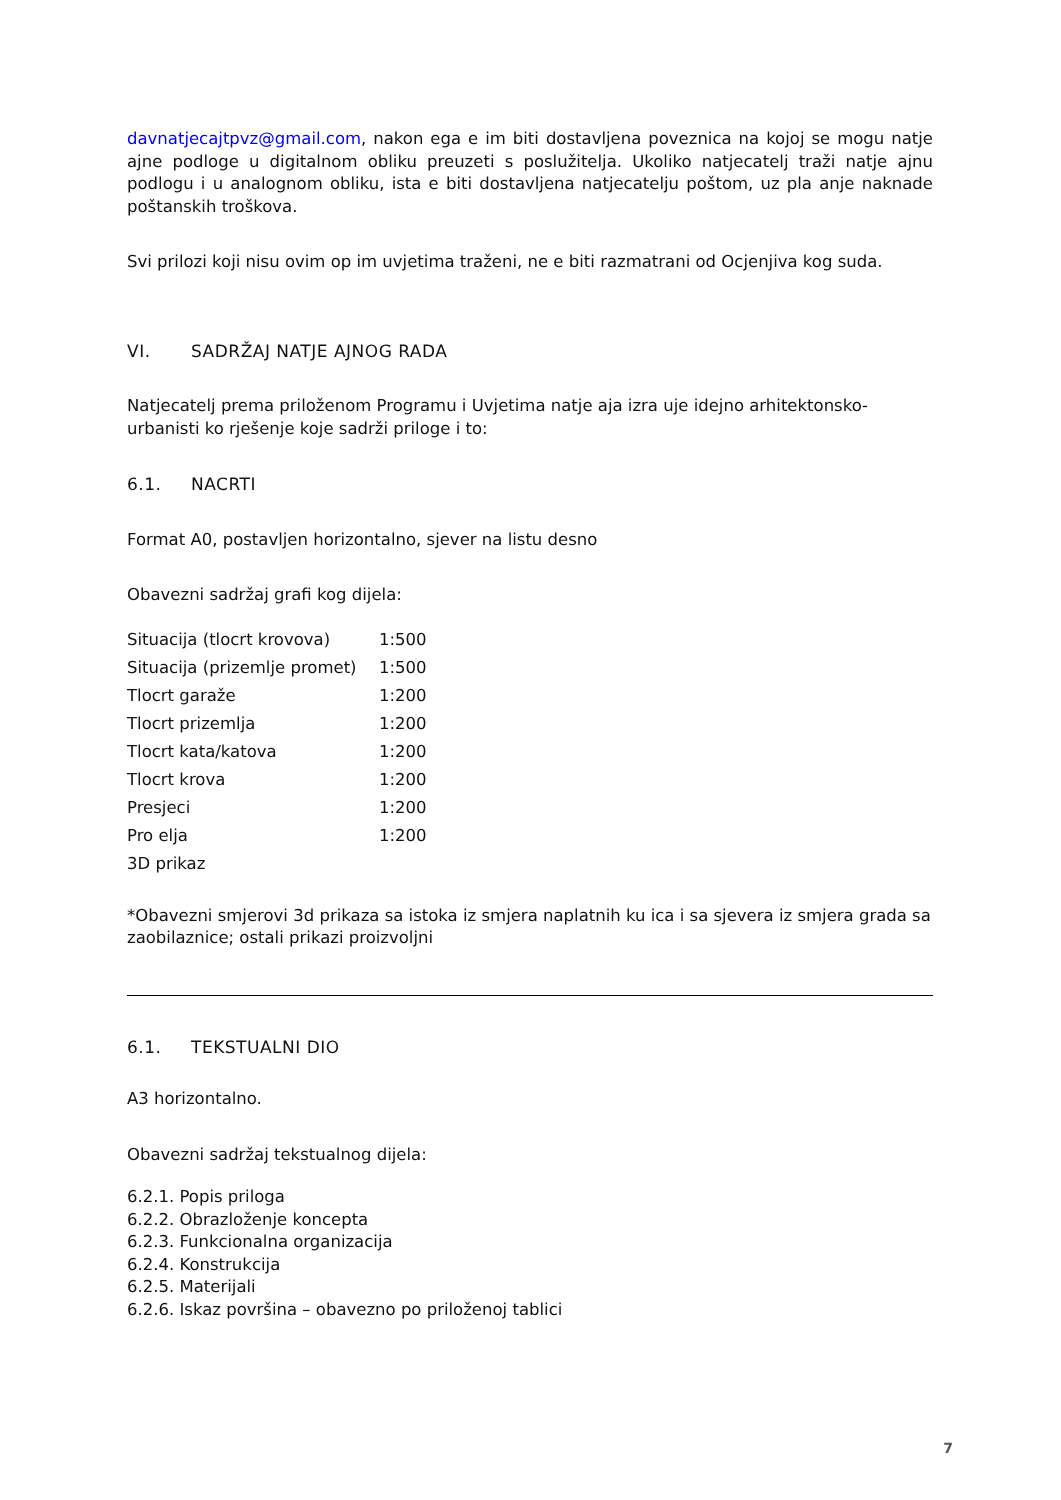davnatjecajtpvz@gmail.com, nakon ega e im biti dostavljena poveznica na kojoj se mogu natje ajne podloge u digitalnom obliku preuzeti s poslužitelja. Ukoliko natjecatelj traži natje ajnu podlogu i u analognom obliku, ista e biti dostavljena natjecatelju poštom, uz pla anje naknade poštanskih troškova.
Svi prilozi koji nisu ovim op im uvjetima traženi, ne e biti razmatrani od Ocjenjiva kog suda.
VI. SADRŽAJ NATJE AJNOG RADA
Natjecatelj prema priloženom Programu i Uvjetima natje aja izra uje idejno arhitektonsko-urbanisti ko rješenje koje sadrži priloge i to:
6.1. NACRTI
Format A0, postavljen horizontalno, sjever na listu desno
Obavezni sadržaj grafi kog dijela:
| Situacija (tlocrt krovova) | 1:500 |
| Situacija (prizemlje promet) | 1:500 |
| Tlocrt garaže | 1:200 |
| Tlocrt prizemlja | 1:200 |
| Tlocrt kata/katova | 1:200 |
| Tlocrt krova | 1:200 |
| Presjeci | 1:200 |
| Pro elja | 1:200 |
| 3D prikaz | |
*Obavezni smjerovi 3d prikaza sa istoka iz smjera naplatnih ku ica i sa sjevera iz smjera grada sa zaobilaznice; ostali prikazi proizvoljni
6.1. TEKSTUALNI DIO
A3 horizontalno.
Obavezni sadržaj tekstualnog dijela:
6.2.1. Popis priloga
6.2.2. Obrazloženje koncepta
6.2.3. Funkcionalna organizacija
6.2.4. Konstrukcija
6.2.5. Materijali
6.2.6. Iskaz površina – obavezno po priloženoj tablici
7